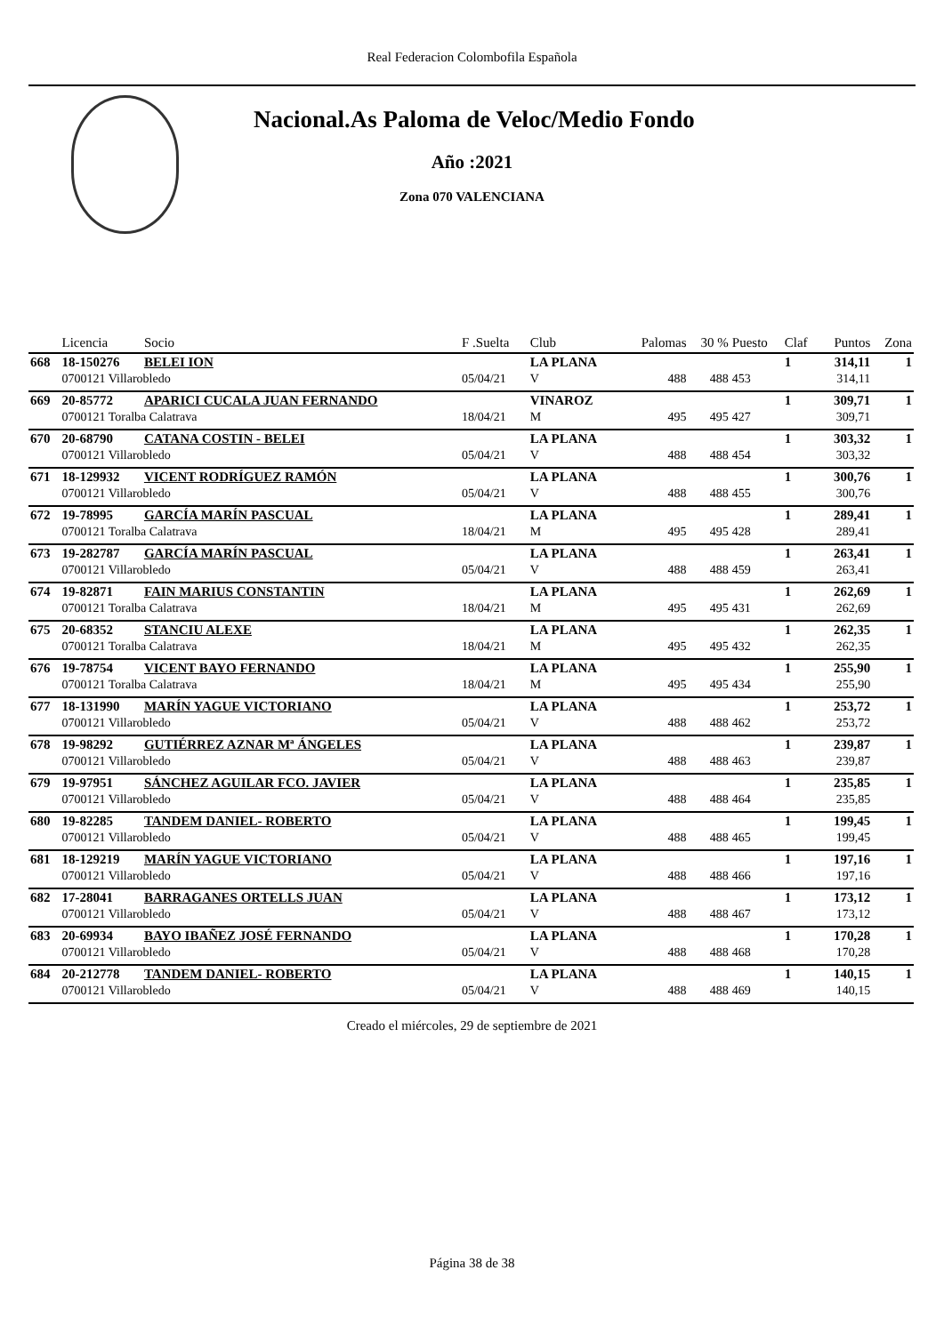Real Federacion Colombofila Española
Nacional.As Paloma de Veloc/Medio Fondo
Año :2021
Zona 070 VALENCIANA
| | Licencia | Socio | F .Suelta | Club | Palomas | 30 % | Puesto | Claf | Puntos | Zona |
| --- | --- | --- | --- | --- | --- | --- | --- | --- | --- | --- |
| 668 | 18-150276 | BELEI ION | | LA PLANA | | | | 1 | 314,11 | 1 |
| | 0700121 Villarobledo | | 05/04/21 | V | 488 | 488 | 453 | | 314,11 | |
| 669 | 20-85772 | APARICI CUCALA JUAN FERNANDO | | VINAROZ | | | | 1 | 309,71 | 1 |
| | 0700121 Toralba Calatrava | | 18/04/21 | M | 495 | 495 | 427 | | 309,71 | |
| 670 | 20-68790 | CATANA COSTIN - BELEI | | LA PLANA | | | | 1 | 303,32 | 1 |
| | 0700121 Villarobledo | | 05/04/21 | V | 488 | 488 | 454 | | 303,32 | |
| 671 | 18-129932 | VICENT RODRÍGUEZ RAMÓN | | LA PLANA | | | | 1 | 300,76 | 1 |
| | 0700121 Villarobledo | | 05/04/21 | V | 488 | 488 | 455 | | 300,76 | |
| 672 | 19-78995 | GARCÍA MARÍN PASCUAL | | LA PLANA | | | | 1 | 289,41 | 1 |
| | 0700121 Toralba Calatrava | | 18/04/21 | M | 495 | 495 | 428 | | 289,41 | |
| 673 | 19-282787 | GARCÍA MARÍN PASCUAL | | LA PLANA | | | | 1 | 263,41 | 1 |
| | 0700121 Villarobledo | | 05/04/21 | V | 488 | 488 | 459 | | 263,41 | |
| 674 | 19-82871 | FAIN MARIUS CONSTANTIN | | LA PLANA | | | | 1 | 262,69 | 1 |
| | 0700121 Toralba Calatrava | | 18/04/21 | M | 495 | 495 | 431 | | 262,69 | |
| 675 | 20-68352 | STANCIU ALEXE | | LA PLANA | | | | 1 | 262,35 | 1 |
| | 0700121 Toralba Calatrava | | 18/04/21 | M | 495 | 495 | 432 | | 262,35 | |
| 676 | 19-78754 | VICENT BAYO FERNANDO | | LA PLANA | | | | 1 | 255,90 | 1 |
| | 0700121 Toralba Calatrava | | 18/04/21 | M | 495 | 495 | 434 | | 255,90 | |
| 677 | 18-131990 | MARÍN YAGUE VICTORIANO | | LA PLANA | | | | 1 | 253,72 | 1 |
| | 0700121 Villarobledo | | 05/04/21 | V | 488 | 488 | 462 | | 253,72 | |
| 678 | 19-98292 | GUTIÉRREZ AZNAR Mª ÁNGELES | | LA PLANA | | | | 1 | 239,87 | 1 |
| | 0700121 Villarobledo | | 05/04/21 | V | 488 | 488 | 463 | | 239,87 | |
| 679 | 19-97951 | SÁNCHEZ AGUILAR FCO. JAVIER | | LA PLANA | | | | 1 | 235,85 | 1 |
| | 0700121 Villarobledo | | 05/04/21 | V | 488 | 488 | 464 | | 235,85 | |
| 680 | 19-82285 | TANDEM DANIEL- ROBERTO | | LA PLANA | | | | 1 | 199,45 | 1 |
| | 0700121 Villarobledo | | 05/04/21 | V | 488 | 488 | 465 | | 199,45 | |
| 681 | 18-129219 | MARÍN YAGUE VICTORIANO | | LA PLANA | | | | 1 | 197,16 | 1 |
| | 0700121 Villarobledo | | 05/04/21 | V | 488 | 488 | 466 | | 197,16 | |
| 682 | 17-28041 | BARRAGANES ORTELLS JUAN | | LA PLANA | | | | 1 | 173,12 | 1 |
| | 0700121 Villarobledo | | 05/04/21 | V | 488 | 488 | 467 | | 173,12 | |
| 683 | 20-69934 | BAYO IBAÑEZ JOSÉ FERNANDO | | LA PLANA | | | | 1 | 170,28 | 1 |
| | 0700121 Villarobledo | | 05/04/21 | V | 488 | 488 | 468 | | 170,28 | |
| 684 | 20-212778 | TANDEM DANIEL- ROBERTO | | LA PLANA | | | | 1 | 140,15 | 1 |
| | 0700121 Villarobledo | | 05/04/21 | V | 488 | 488 | 469 | | 140,15 | |
Creado el miércoles, 29 de septiembre de 2021
Página 38 de 38